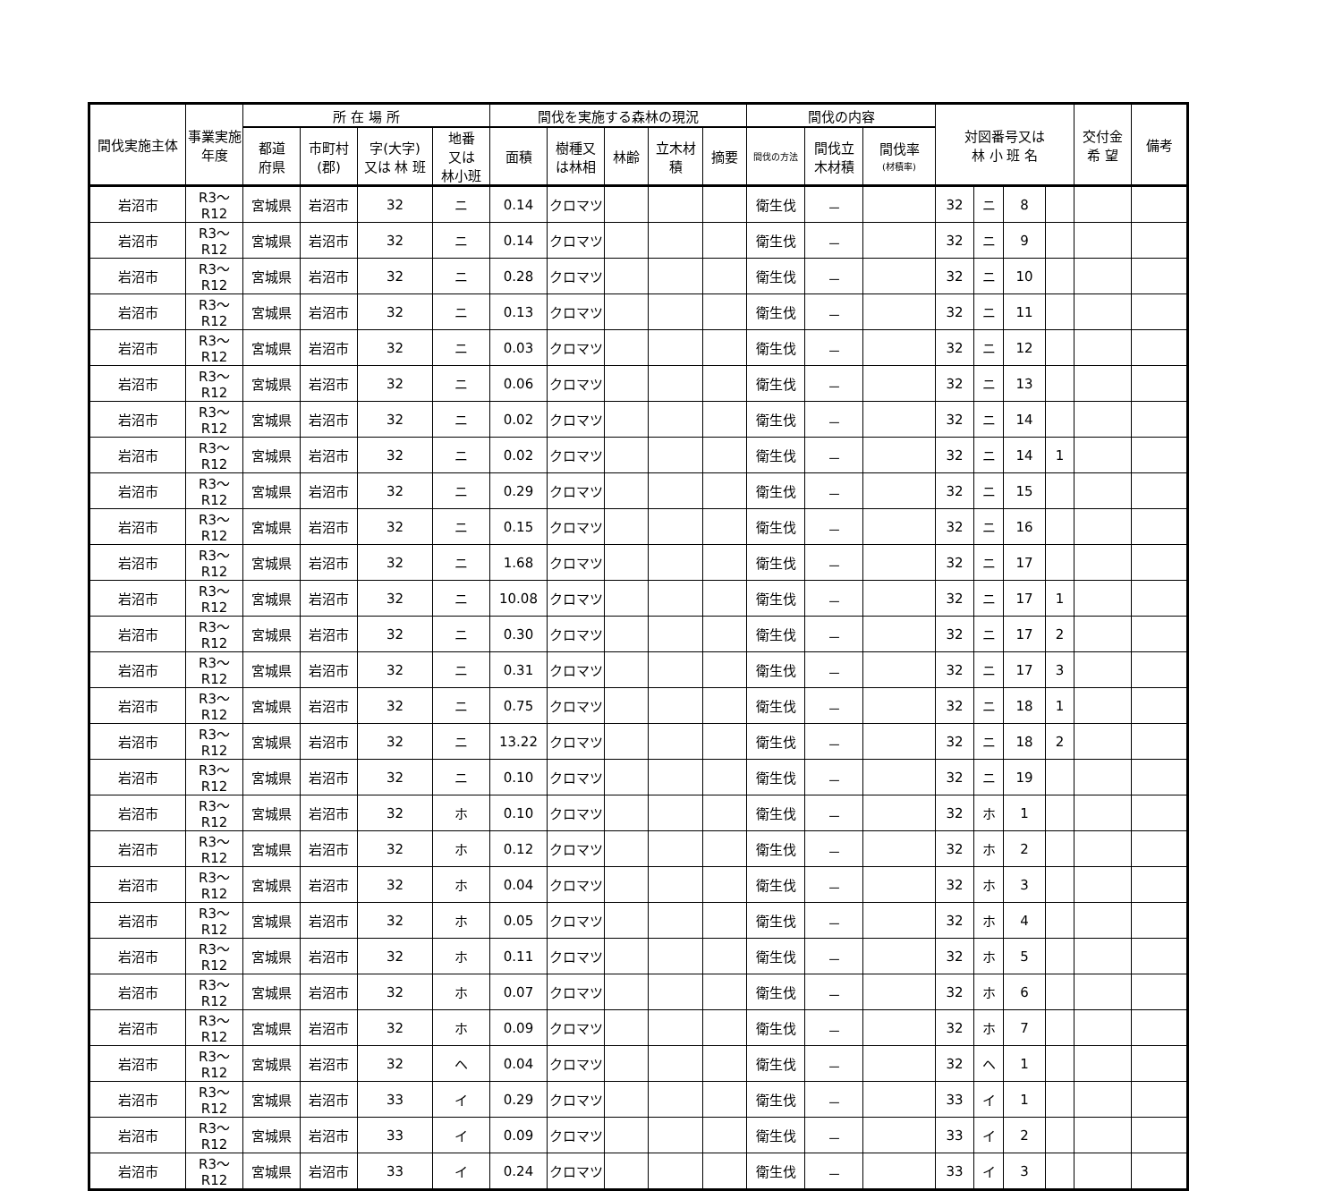| 間伐実施主体 | 事業実施年度 | 所 在 場 所 | | | | 間伐を実施する森林の現況 | | | | | 間伐の内容 | | | 対図番号又は 林 小 班 名 | | | | 交付金 希 望 | 備考 |
| --- | --- | --- | --- | --- | --- | --- | --- | --- | --- | --- | --- | --- | --- | --- | --- | --- | --- | --- | --- |
| | | 都道 府県 | 市町村 (郡) | 字(大字) 又は 林 班 | 地番 又は 林小班 | 面積 | 樹種又 は林相 | 林齢 | 立木材 積 | 摘要 | 間伐の方法 | 間伐立 木材積 | 間伐率 (材積率) | | | | | | |
| 岩沼市 | R3～R12 | 宮城県 | 岩沼市 | 32 | ニ | 0.14 | クロマツ | | | | 衛生伐 | － | | 32 | ニ | 8 | | | |
| 岩沼市 | R3～R12 | 宮城県 | 岩沼市 | 32 | ニ | 0.14 | クロマツ | | | | 衛生伐 | － | | 32 | ニ | 9 | | | |
| 岩沼市 | R3～R12 | 宮城県 | 岩沼市 | 32 | ニ | 0.28 | クロマツ | | | | 衛生伐 | － | | 32 | ニ | 10 | | | |
| 岩沼市 | R3～R12 | 宮城県 | 岩沼市 | 32 | ニ | 0.13 | クロマツ | | | | 衛生伐 | － | | 32 | ニ | 11 | | | |
| 岩沼市 | R3～R12 | 宮城県 | 岩沼市 | 32 | ニ | 0.03 | クロマツ | | | | 衛生伐 | － | | 32 | ニ | 12 | | | |
| 岩沼市 | R3～R12 | 宮城県 | 岩沼市 | 32 | ニ | 0.06 | クロマツ | | | | 衛生伐 | － | | 32 | ニ | 13 | | | |
| 岩沼市 | R3～R12 | 宮城県 | 岩沼市 | 32 | ニ | 0.02 | クロマツ | | | | 衛生伐 | － | | 32 | ニ | 14 | | | |
| 岩沼市 | R3～R12 | 宮城県 | 岩沼市 | 32 | ニ | 0.02 | クロマツ | | | | 衛生伐 | － | | 32 | ニ | 14 | 1 | | |
| 岩沼市 | R3～R12 | 宮城県 | 岩沼市 | 32 | ニ | 0.29 | クロマツ | | | | 衛生伐 | － | | 32 | ニ | 15 | | | |
| 岩沼市 | R3～R12 | 宮城県 | 岩沼市 | 32 | ニ | 0.15 | クロマツ | | | | 衛生伐 | － | | 32 | ニ | 16 | | | |
| 岩沼市 | R3～R12 | 宮城県 | 岩沼市 | 32 | ニ | 1.68 | クロマツ | | | | 衛生伐 | － | | 32 | ニ | 17 | | | |
| 岩沼市 | R3～R12 | 宮城県 | 岩沼市 | 32 | ニ | 10.08 | クロマツ | | | | 衛生伐 | － | | 32 | ニ | 17 | 1 | | |
| 岩沼市 | R3～R12 | 宮城県 | 岩沼市 | 32 | ニ | 0.30 | クロマツ | | | | 衛生伐 | － | | 32 | ニ | 17 | 2 | | |
| 岩沼市 | R3～R12 | 宮城県 | 岩沼市 | 32 | ニ | 0.31 | クロマツ | | | | 衛生伐 | － | | 32 | ニ | 17 | 3 | | |
| 岩沼市 | R3～R12 | 宮城県 | 岩沼市 | 32 | ニ | 0.75 | クロマツ | | | | 衛生伐 | － | | 32 | ニ | 18 | 1 | | |
| 岩沼市 | R3～R12 | 宮城県 | 岩沼市 | 32 | ニ | 13.22 | クロマツ | | | | 衛生伐 | － | | 32 | ニ | 18 | 2 | | |
| 岩沼市 | R3～R12 | 宮城県 | 岩沼市 | 32 | ニ | 0.10 | クロマツ | | | | 衛生伐 | － | | 32 | ニ | 19 | | | |
| 岩沼市 | R3～R12 | 宮城県 | 岩沼市 | 32 | ホ | 0.10 | クロマツ | | | | 衛生伐 | － | | 32 | ホ | 1 | | | |
| 岩沼市 | R3～R12 | 宮城県 | 岩沼市 | 32 | ホ | 0.12 | クロマツ | | | | 衛生伐 | － | | 32 | ホ | 2 | | | |
| 岩沼市 | R3～R12 | 宮城県 | 岩沼市 | 32 | ホ | 0.04 | クロマツ | | | | 衛生伐 | － | | 32 | ホ | 3 | | | |
| 岩沼市 | R3～R12 | 宮城県 | 岩沼市 | 32 | ホ | 0.05 | クロマツ | | | | 衛生伐 | － | | 32 | ホ | 4 | | | |
| 岩沼市 | R3～R12 | 宮城県 | 岩沼市 | 32 | ホ | 0.11 | クロマツ | | | | 衛生伐 | － | | 32 | ホ | 5 | | | |
| 岩沼市 | R3～R12 | 宮城県 | 岩沼市 | 32 | ホ | 0.07 | クロマツ | | | | 衛生伐 | － | | 32 | ホ | 6 | | | |
| 岩沼市 | R3～R12 | 宮城県 | 岩沼市 | 32 | ホ | 0.09 | クロマツ | | | | 衛生伐 | － | | 32 | ホ | 7 | | | |
| 岩沼市 | R3～R12 | 宮城県 | 岩沼市 | 32 | ヘ | 0.04 | クロマツ | | | | 衛生伐 | － | | 32 | ヘ | 1 | | | |
| 岩沼市 | R3～R12 | 宮城県 | 岩沼市 | 33 | イ | 0.29 | クロマツ | | | | 衛生伐 | － | | 33 | イ | 1 | | | |
| 岩沼市 | R3～R12 | 宮城県 | 岩沼市 | 33 | イ | 0.09 | クロマツ | | | | 衛生伐 | － | | 33 | イ | 2 | | | |
| 岩沼市 | R3～R12 | 宮城県 | 岩沼市 | 33 | イ | 0.24 | クロマツ | | | | 衛生伐 | － | | 33 | イ | 3 | | | |